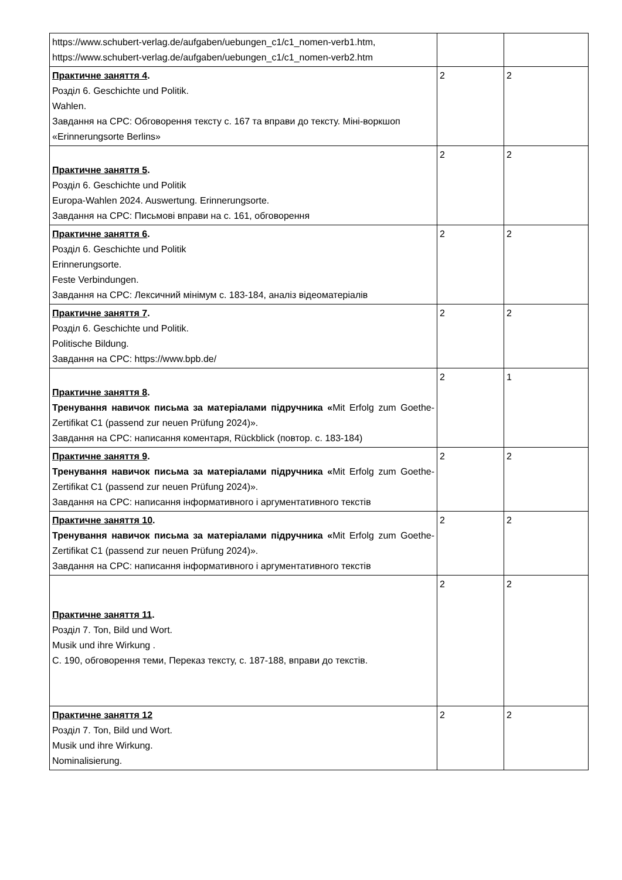| https://www.schubert-verlag.de/aufgaben/uebungen_c1/c1_nomen-verb1.htm, https://www.schubert-verlag.de/aufgaben/uebungen_c1/c1_nomen-verb2.htm | | |
| Практичне заняття 4 . Розділ 6. Geschichte und Politik. Wahlen. Завдання на СРС: Обговорення тексту с. 167 та вправи до тексту. Міні-воркшоп «Erinnerungsorte Berlins» | 2 | 2 |
| Практичне заняття 5 . Розділ 6. Geschichte und Politik Europa-Wahlen 2024. Auswertung. Erinnerungsorte. Завдання на СРС: Письмові вправи на с. 161, обговорення | 2 | 2 |
| Практичне заняття 6 . Розділ 6. Geschichte und Politik Erinnerungsorte. Feste Verbindungen. Завдання на СРС: Лексичний мінімум с. 183-184, аналіз відеоматеріалів | 2 | 2 |
| Практичне заняття 7 . Розділ 6. Geschichte und Politik. Politische Bildung. Завдання на СРС: https://www.bpb.de/ | 2 | 2 |
| Практичне заняття 8 . Тренування навичок письма за матеріалами підручника « Mit Erfolg zum Goethe-Zertifikat C1 (passend zur neuen Prüfung 2024)». Завдання на СРС: написання коментаря, Rückblick (повтор. с. 183-184) | 2 | 1 |
| Практичне заняття 9 . Тренування навичок письма за матеріалами підручника « Mit Erfolg zum Goethe-Zertifikat C1 (passend zur neuen Prüfung 2024)». Завдання на СРС: написання інформативного і аргументативного текстів | 2 | 2 |
| Практичне заняття 10 . Тренування навичок письма за матеріалами підручника « Mit Erfolg zum Goethe-Zertifikat C1 (passend zur neuen Prüfung 2024)». Завдання на СРС: написання інформативного і аргументативного текстів | 2 | 2 |
| Практичне заняття 11 . Розділ 7. Ton, Bild und Wort. Musik und ihre Wirkung . С. 190, обговорення теми, Переказ тексту, с. 187-188, вправи до текстів. | 2 | 2 |
| Практичне заняття 12 Розділ 7. Ton, Bild und Wort. Musik und ihre Wirkung. Nominalisierung. | 2 | 2 |